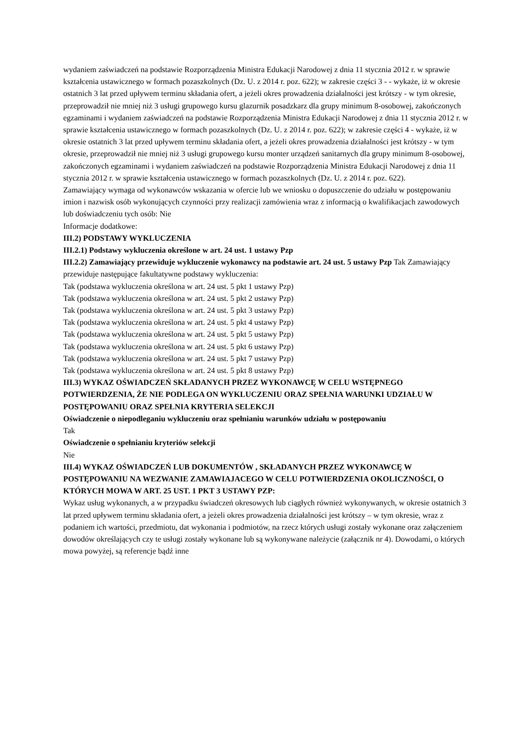wydaniem zaświadczeń na podstawie Rozporządzenia Ministra Edukacji Narodowej z dnia 11 stycznia 2012 r. w sprawie kształcenia ustawicznego w formach pozaszkolnych (Dz. U. z 2014 r. poz. 622); w zakresie części 3 - - wykaże, iż w okresie ostatnich 3 lat przed upływem terminu składania ofert, a jeżeli okres prowadzenia działalności jest krótszy - w tym okresie, przeprowadził nie mniej niż 3 usługi grupowego kursu glazurnik posadzkarz dla grupy minimum 8-osobowej, zakończonych egzaminami i wydaniem zaświadczeń na podstawie Rozporządzenia Ministra Edukacji Narodowej z dnia 11 stycznia 2012 r. w sprawie kształcenia ustawicznego w formach pozaszkolnych (Dz. U. z 2014 r. poz. 622); w zakresie części 4 - wykaże, iż w okresie ostatnich 3 lat przed upływem terminu składania ofert, a jeżeli okres prowadzenia działalności jest krótszy - w tym okresie, przeprowadził nie mniej niż 3 usługi grupowego kursu monter urządzeń sanitarnych dla grupy minimum 8-osobowej, zakończonych egzaminami i wydaniem zaświadczeń na podstawie Rozporządzenia Ministra Edukacji Narodowej z dnia 11 stycznia 2012 r. w sprawie kształcenia ustawicznego w formach pozaszkolnych (Dz. U. z 2014 r. poz. 622).
Zamawiający wymaga od wykonawców wskazania w ofercie lub we wniosku o dopuszczenie do udziału w postępowaniu imion i nazwisk osób wykonujących czynności przy realizacji zamówienia wraz z informacją o kwalifikacjach zawodowych lub doświadczeniu tych osób: Nie
Informacje dodatkowe:
III.2) PODSTAWY WYKLUCZENIA
III.2.1) Podstawy wykluczenia określone w art. 24 ust. 1 ustawy Pzp
III.2.2) Zamawiający przewiduje wykluczenie wykonawcy na podstawie art. 24 ust. 5 ustawy Pzp Tak Zamawiający przewiduje następujące fakultatywne podstawy wykluczenia:
Tak (podstawa wykluczenia określona w art. 24 ust. 5 pkt 1 ustawy Pzp)
Tak (podstawa wykluczenia określona w art. 24 ust. 5 pkt 2 ustawy Pzp)
Tak (podstawa wykluczenia określona w art. 24 ust. 5 pkt 3 ustawy Pzp)
Tak (podstawa wykluczenia określona w art. 24 ust. 5 pkt 4 ustawy Pzp)
Tak (podstawa wykluczenia określona w art. 24 ust. 5 pkt 5 ustawy Pzp)
Tak (podstawa wykluczenia określona w art. 24 ust. 5 pkt 6 ustawy Pzp)
Tak (podstawa wykluczenia określona w art. 24 ust. 5 pkt 7 ustawy Pzp)
Tak (podstawa wykluczenia określona w art. 24 ust. 5 pkt 8 ustawy Pzp)
III.3) WYKAZ OŚWIADCZEŃ SKŁADANYCH PRZEZ WYKONAWCĘ W CELU WSTĘPNEGO POTWIERDZENIA, ŻE NIE PODLEGA ON WYKLUCZENIU ORAZ SPEŁNIA WARUNKI UDZIAŁU W POSTĘPOWANIU ORAZ SPEŁNIA KRYTERIA SELEKCJI
Oświadczenie o niepodleganiu wykluczeniu oraz spełnianiu warunków udziału w postępowaniu
Tak
Oświadczenie o spełnianiu kryteriów selekcji
Nie
III.4) WYKAZ OŚWIADCZEŃ LUB DOKUMENTÓW , SKŁADANYCH PRZEZ WYKONAWCĘ W POSTĘPOWANIU NA WEZWANIE ZAMAWIAJACEGO W CELU POTWIERDZENIA OKOLICZNOŚCI, O KTÓRYCH MOWA W ART. 25 UST. 1 PKT 3 USTAWY PZP:
Wykaz usług wykonanych, a w przypadku świadczeń okresowych lub ciągłych również wykonywanych, w okresie ostatnich 3 lat przed upływem terminu składania ofert, a jeżeli okres prowadzenia działalności jest krótszy – w tym okresie, wraz z podaniem ich wartości, przedmiotu, dat wykonania i podmiotów, na rzecz których usługi zostały wykonane oraz załączeniem dowodów określających czy te usługi zostały wykonane lub są wykonywane należycie (załącznik nr 4). Dowodami, o których mowa powyżej, są referencje bądź inne